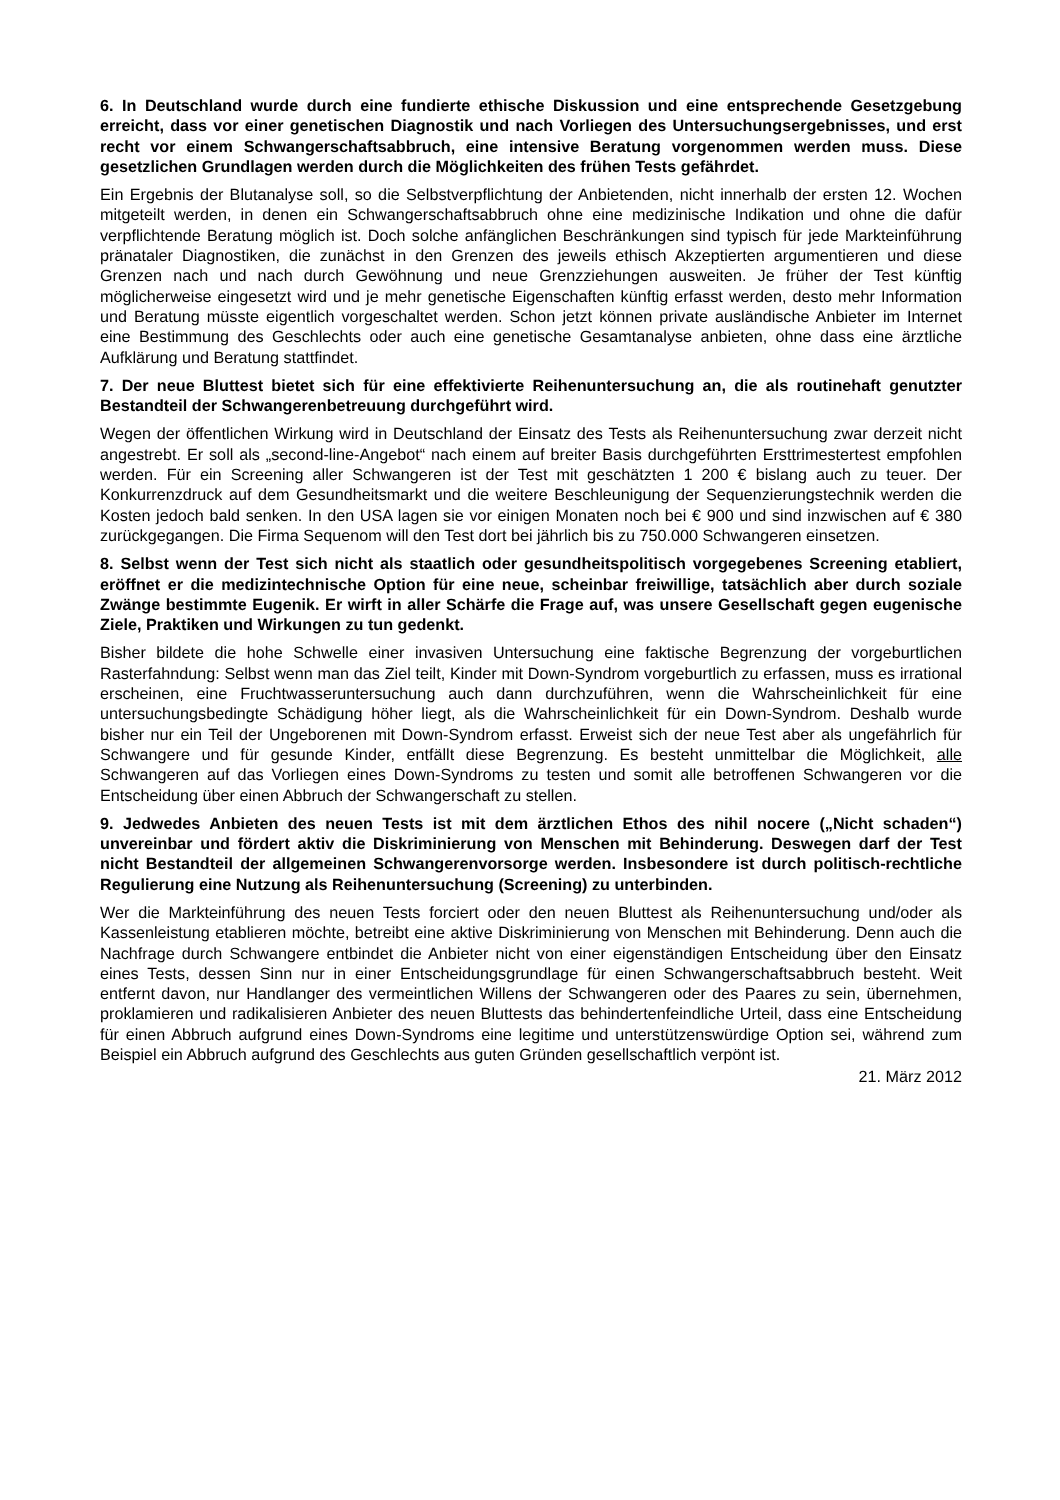6. In Deutschland wurde durch eine fundierte ethische Diskussion und eine entsprechende Gesetzgebung erreicht, dass vor einer genetischen Diagnostik und nach Vorliegen des Untersuchungsergebnisses, und erst recht vor einem Schwangerschaftsabbruch, eine intensive Beratung vorgenommen werden muss. Diese gesetzlichen Grundlagen werden durch die Möglichkeiten des frühen Tests gefährdet.
Ein Ergebnis der Blutanalyse soll, so die Selbstverpflichtung der Anbietenden, nicht innerhalb der ersten 12. Wochen mitgeteilt werden, in denen ein Schwangerschaftsabbruch ohne eine medizinische Indikation und ohne die dafür verpflichtende Beratung möglich ist. Doch solche anfänglichen Beschränkungen sind typisch für jede Markteinführung pränataler Diagnostiken, die zunächst in den Grenzen des jeweils ethisch Akzeptierten argumentieren und diese Grenzen nach und nach durch Gewöhnung und neue Grenzziehungen ausweiten. Je früher der Test künftig möglicherweise eingesetzt wird und je mehr genetische Eigenschaften künftig erfasst werden, desto mehr Information und Beratung müsste eigentlich vorgeschaltet werden. Schon jetzt können private ausländische Anbieter im Internet eine Bestimmung des Geschlechts oder auch eine genetische Gesamtanalyse anbieten, ohne dass eine ärztliche Aufklärung und Beratung stattfindet.
7. Der neue Bluttest bietet sich für eine effektivierte Reihenuntersuchung an, die als routinehaft genutzter Bestandteil der Schwangerenbetreuung durchgeführt wird.
Wegen der öffentlichen Wirkung wird in Deutschland der Einsatz des Tests als Reihenuntersuchung zwar derzeit nicht angestrebt. Er soll als „second-line-Angebot“ nach einem auf breiter Basis durchgeführten Ersttrimestertest empfohlen werden. Für ein Screening aller Schwangeren ist der Test mit geschätzten 1 200 € bislang auch zu teuer. Der Konkurrenzdruck auf dem Gesundheitsmarkt und die weitere Beschleunigung der Sequenzierungstechnik werden die Kosten jedoch bald senken. In den USA lagen sie vor einigen Monaten noch bei € 900 und sind inzwischen auf € 380 zurückgegangen. Die Firma Sequenom will den Test dort bei jährlich bis zu 750.000 Schwangeren einsetzen.
8. Selbst wenn der Test sich nicht als staatlich oder gesundheitspolitisch vorgegebenes Screening etabliert, eröffnet er die medizintechnische Option für eine neue, scheinbar freiwillige, tatsächlich aber durch soziale Zwänge bestimmte Eugenik. Er wirft in aller Schärfe die Frage auf, was unsere Gesellschaft gegen eugenische Ziele, Praktiken und Wirkungen zu tun gedenkt.
Bisher bildete die hohe Schwelle einer invasiven Untersuchung eine faktische Begrenzung der vorgeburtlichen Rasterfahndung: Selbst wenn man das Ziel teilt, Kinder mit Down-Syndrom vorgeburtlich zu erfassen, muss es irrational erscheinen, eine Fruchtwasseruntersuchung auch dann durchzuführen, wenn die Wahrscheinlichkeit für eine untersuchungsbedingte Schädigung höher liegt, als die Wahrscheinlichkeit für ein Down-Syndrom. Deshalb wurde bisher nur ein Teil der Ungeborenen mit Down-Syndrom erfasst. Erweist sich der neue Test aber als ungefährlich für Schwangere und für gesunde Kinder, entfällt diese Begrenzung. Es besteht unmittelbar die Möglichkeit, alle Schwangeren auf das Vorliegen eines Down-Syndroms zu testen und somit alle betroffenen Schwangeren vor die Entscheidung über einen Abbruch der Schwangerschaft zu stellen.
9. Jedwedes Anbieten des neuen Tests ist mit dem ärztlichen Ethos des nihil nocere („Nicht schaden“) unvereinbar und fördert aktiv die Diskriminierung von Menschen mit Behinderung. Deswegen darf der Test nicht Bestandteil der allgemeinen Schwangerenvorsorge werden. Insbesondere ist durch politisch-rechtliche Regulierung eine Nutzung als Reihenuntersuchung (Screening) zu unterbinden.
Wer die Markteinführung des neuen Tests forciert oder den neuen Bluttest als Reihenuntersuchung und/oder als Kassenleistung etablieren möchte, betreibt eine aktive Diskriminierung von Menschen mit Behinderung. Denn auch die Nachfrage durch Schwangere entbindet die Anbieter nicht von einer eigenständigen Entscheidung über den Einsatz eines Tests, dessen Sinn nur in einer Entscheidungsgrundlage für einen Schwangerschaftsabbruch besteht. Weit entfernt davon, nur Handlanger des vermeintlichen Willens der Schwangeren oder des Paares zu sein, übernehmen, proklamieren und radikalisieren Anbieter des neuen Bluttests das behindertenfeindliche Urteil, dass eine Entscheidung für einen Abbruch aufgrund eines Down-Syndroms eine legitime und unterstützenswürdige Option sei, während zum Beispiel ein Abbruch aufgrund des Geschlechts aus guten Gründen gesellschaftlich verpönt ist.
21. März 2012